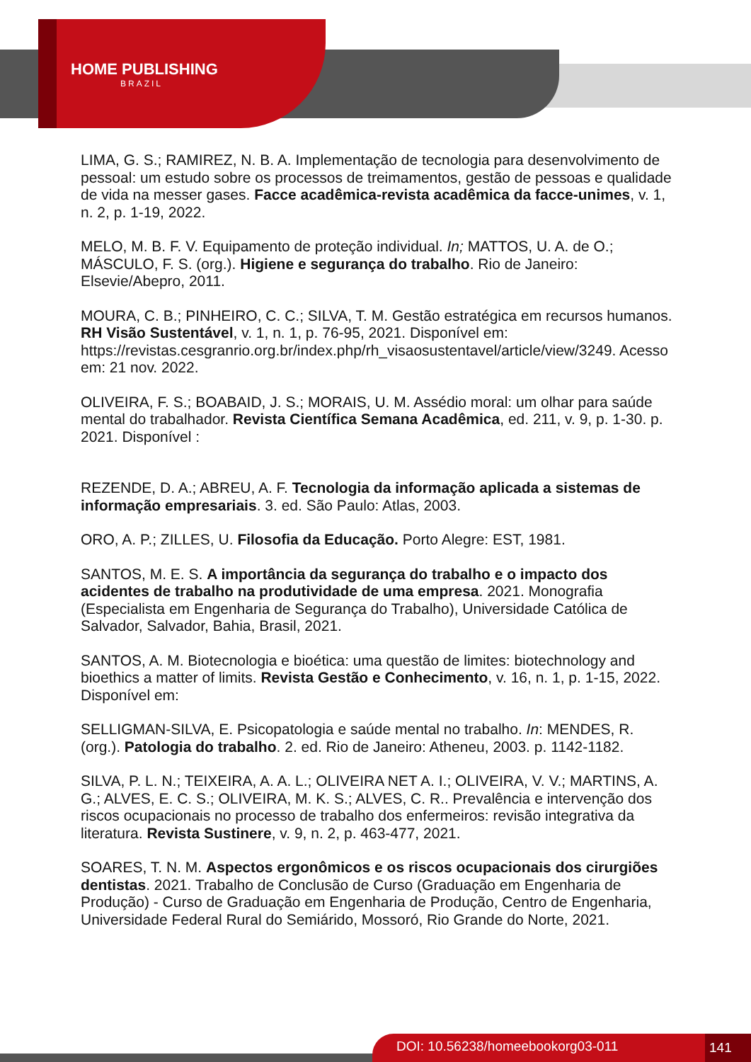HOME PUBLISHING
BRAZIL
LIMA, G. S.; RAMIREZ, N. B. A. Implementação de tecnologia para desenvolvimento de pessoal: um estudo sobre os processos de treimamentos, gestão de pessoas e qualidade de vida na messer gases. Facce acadêmica-revista acadêmica da facce-unimes, v. 1, n. 2, p. 1-19, 2022.
MELO, M. B. F. V. Equipamento de proteção individual. In; MATTOS, U. A. de O.; MÁSCULO, F. S. (org.). Higiene e segurança do trabalho. Rio de Janeiro: Elsevie/Abepro, 2011.
MOURA, C. B.; PINHEIRO, C. C.; SILVA, T. M. Gestão estratégica em recursos humanos. RH Visão Sustentável, v. 1, n. 1, p. 76-95, 2021. Disponível em: https://revistas.cesgranrio.org.br/index.php/rh_visaosustentavel/article/view/3249. Acesso em: 21 nov. 2022.
OLIVEIRA, F. S.; BOABAID, J. S.; MORAIS, U. M. Assédio moral: um olhar para saúde mental do trabalhador. Revista Científica Semana Acadêmica, ed. 211, v. 9, p. 1-30. p. 2021. Disponível :
REZENDE, D. A.; ABREU, A. F. Tecnologia da informação aplicada a sistemas de informação empresariais. 3. ed. São Paulo: Atlas, 2003.
ORO, A. P.; ZILLES, U. Filosofia da Educação. Porto Alegre: EST, 1981.
SANTOS, M. E. S. A importância da segurança do trabalho e o impacto dos acidentes de trabalho na produtividade de uma empresa. 2021. Monografia (Especialista em Engenharia de Segurança do Trabalho), Universidade Católica de Salvador, Salvador, Bahia, Brasil, 2021.
SANTOS, A. M. Biotecnologia e bioética: uma questão de limites: biotechnology and bioethics a matter of limits. Revista Gestão e Conhecimento, v. 16, n. 1, p. 1-15, 2022. Disponível em:
SELLIGMAN-SILVA, E. Psicopatologia e saúde mental no trabalho. In: MENDES, R. (org.). Patologia do trabalho. 2. ed. Rio de Janeiro: Atheneu, 2003. p. 1142-1182.
SILVA, P. L. N.; TEIXEIRA, A. A. L.; OLIVEIRA NET A. I.; OLIVEIRA, V. V.; MARTINS, A. G.; ALVES, E. C. S.; OLIVEIRA, M. K. S.; ALVES, C. R.. Prevalência e intervenção dos riscos ocupacionais no processo de trabalho dos enfermeiros: revisão integrativa da literatura. Revista Sustinere, v. 9, n. 2, p. 463-477, 2021.
SOARES, T. N. M. Aspectos ergonômicos e os riscos ocupacionais dos cirurgiões dentistas. 2021. Trabalho de Conclusão de Curso (Graduação em Engenharia de Produção) - Curso de Graduação em Engenharia de Produção, Centro de Engenharia, Universidade Federal Rural do Semiárido, Mossoró, Rio Grande do Norte, 2021.
DOI: 10.56238/homeebookorg03-011 141